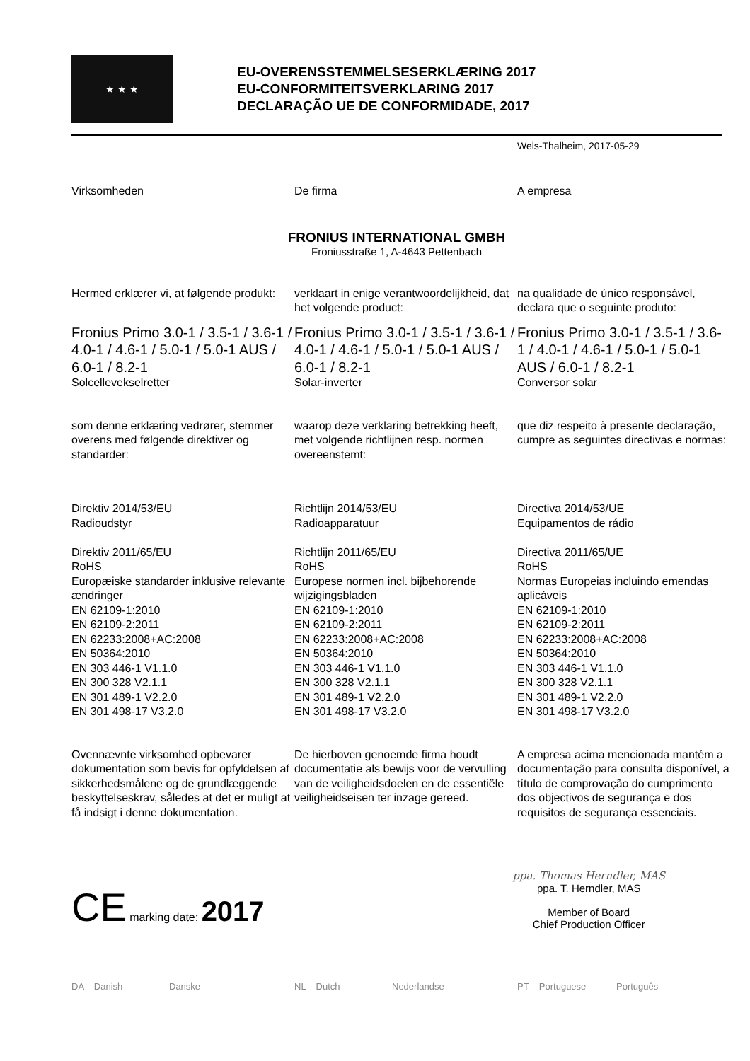★ ★ ★
EU-OVERENSSTEMMELSESERKLÆRING 2017
EU-CONFORMITEITSVERKLARING 2017
DECLARAÇÃO UE DE CONFORMIDADE, 2017
Wels-Thalheim, 2017-05-29
Virksomheden
De firma
A empresa
FRONIUS INTERNATIONAL GMBH
Froniusstraße 1, A-4643 Pettenbach
Hermed erklærer vi, at følgende produkt:
verklaart in enige verantwoordelijkheid, dat het volgende product:
na qualidade de único responsável, declara que o seguinte produto:
Fronius Primo 3.0-1 / 3.5-1 / 3.6-1 / 4.0-1 / 4.6-1 / 5.0-1 / 5.0-1 AUS / 6.0-1 / 8.2-1
Solcellevekselretter
Fronius Primo 3.0-1 / 3.5-1 / 3.6-1 / 4.0-1 / 4.6-1 / 5.0-1 / 5.0-1 AUS / 6.0-1 / 8.2-1
Solar-inverter
Fronius Primo 3.0-1 / 3.5-1 / 3.6-1 / 4.0-1 / 4.6-1 / 5.0-1 / 5.0-1 AUS / 6.0-1 / 8.2-1
Conversor solar
som denne erklæring vedrører, stemmer overens med følgende direktiver og standarder:
waarop deze verklaring betrekking heeft, met volgende richtlijnen resp. normen overeenstemt:
que diz respeito à presente declaração, cumpre as seguintes directivas e normas:
Direktiv 2014/53/EU
Radioudstyr
Direktiv 2011/65/EU
RoHS
Europæiske standarder inklusive relevante ændringer
EN 62109-1:2010
EN 62109-2:2011
EN 62233:2008+AC:2008
EN 50364:2010
EN 303 446-1 V1.1.0
EN 300 328 V2.1.1
EN 301 489-1 V2.2.0
EN 301 498-17 V3.2.0
Richtlijn 2014/53/EU
Radioapparatuur
Richtlijn 2011/65/EU
RoHS
Europese normen incl. bijbehorende wijzigingsbladen
EN 62109-1:2010
EN 62109-2:2011
EN 62233:2008+AC:2008
EN 50364:2010
EN 303 446-1 V1.1.0
EN 300 328 V2.1.1
EN 301 489-1 V2.2.0
EN 301 498-17 V3.2.0
Directiva 2014/53/UE
Equipamentos de rádio
Directiva 2011/65/UE
RoHS
Normas Europeias incluindo emendas aplicáveis
EN 62109-1:2010
EN 62109-2:2011
EN 62233:2008+AC:2008
EN 50364:2010
EN 303 446-1 V1.1.0
EN 300 328 V2.1.1
EN 301 489-1 V2.2.0
EN 301 498-17 V3.2.0
Ovennævnte virksomhed opbevarer dokumentation som bevis for opfyldelsen af sikkerhedsmålene og de grundlæggende beskyttelseskrav, således at det er muligt at få indsigt i denne dokumentation.
De hierboven genoemde firma houdt documentatie als bewijs voor de vervulling van de veiligheidsdoelen en de essentiële veiligheidseisen ter inzage gereed.
A empresa acima mencionada mantém a documentação para consulta disponível, a título de comprovação do cumprimento dos objectivos de segurança e dos requisitos de segurança essenciais.
CE marking date: 2017
ppa. Thomas Herndler, MAS
ppa. T. Herndler, MAS
Member of Board
Chief Production Officer
DA Danish Danske NL Dutch Nederlandse PT Portuguese Português